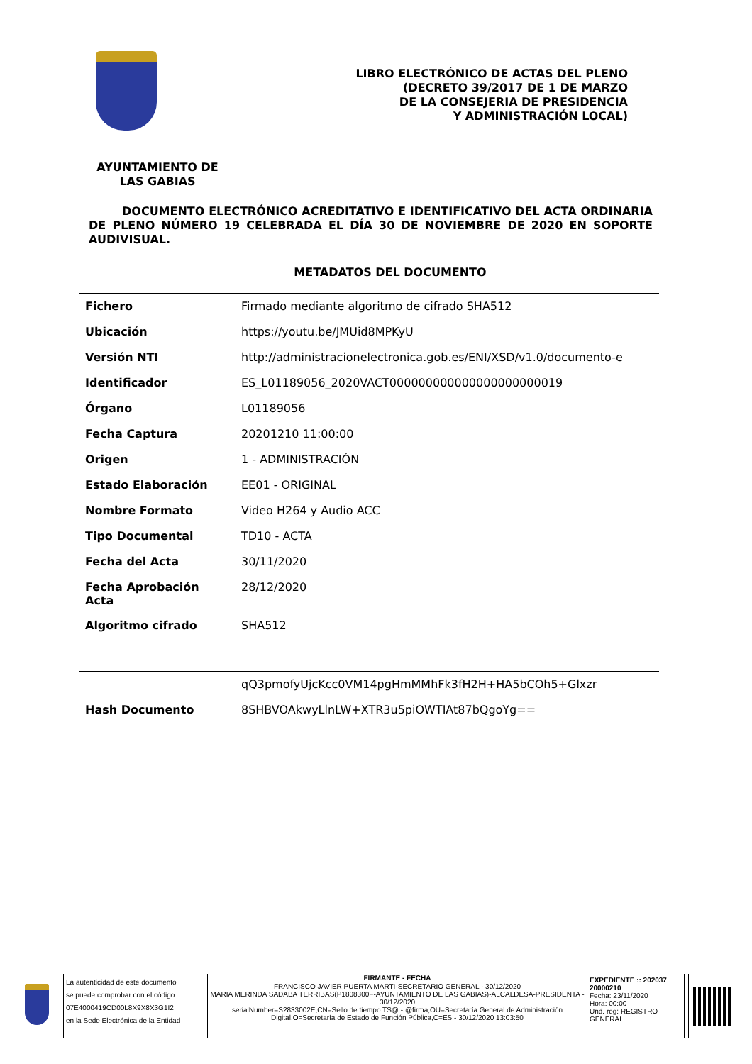LIBRO ELECTRÓNICO DE ACTAS DEL PLENO
(DECRETO 39/2017 DE 1 DE MARZO
DE LA CONSEJERIA DE PRESIDENCIA
Y ADMINISTRACIÓN LOCAL)
AYUNTAMIENTO DE
LAS GABIAS
DOCUMENTO ELECTRÓNICO ACREDITATIVO E IDENTIFICATIVO DEL ACTA ORDINARIA DE PLENO NÚMERO 19 CELEBRADA EL DÍA 30 DE NOVIEMBRE DE 2020 EN SOPORTE AUDIVISUAL.
METADATOS DEL DOCUMENTO
| Fichero | Firmado mediante algoritmo de cifrado SHA512 |
| Ubicación | https://youtu.be/JMUid8MPKyU |
| Versión NTI | http://administracionelectronica.gob.es/ENI/XSD/v1.0/documento-e |
| Identificador | ES_L01189056_2020VACT000000000000000000000019 |
| Órgano | L01189056 |
| Fecha Captura | 20201210 11:00:00 |
| Origen | 1 - ADMINISTRACIÓN |
| Estado Elaboración | EE01 - ORIGINAL |
| Nombre Formato | Video H264 y Audio ACC |
| Tipo Documental | TD10 - ACTA |
| Fecha del Acta | 30/11/2020 |
| Fecha Aprobación Acta | 28/12/2020 |
| Algoritmo cifrado | SHA512 |
| | qQ3pmofyUjcKcc0VM14pgHmMMhFk3fH2H+HA5bCOh5+Glxzr |
| Hash Documento | 8SHBVOAkwyLlnLW+XTR3u5piOWTIAt87bQgoYg== |
La autenticidad de este documento
se puede comprobar con el código
07E4000419CD00L8X9X8X3G1I2
en la Sede Electrónica de la Entidad
FIRMANTE - FECHA
FRANCISCO JAVIER PUERTA MARTI-SECRETARIO GENERAL - 30/12/2020
MARIA MERINDA SADABA TERRIBAS(P1808300F-AYUNTAMIENTO DE LAS GABIAS)-ALCALDESA-PRESIDENTA - 30/12/2020
serialNumber=S2833002E,CN=Sello de tiempo TS@ - @firma,OU=Secretaría General de Administración Digital,O=Secretaría de Estado de Función Pública,C=ES - 30/12/2020 13:03:50
EXPEDIENTE :: 202037
20000210
Fecha: 23/11/2020
Hora: 00:00
Und. reg: REGISTRO GENERAL